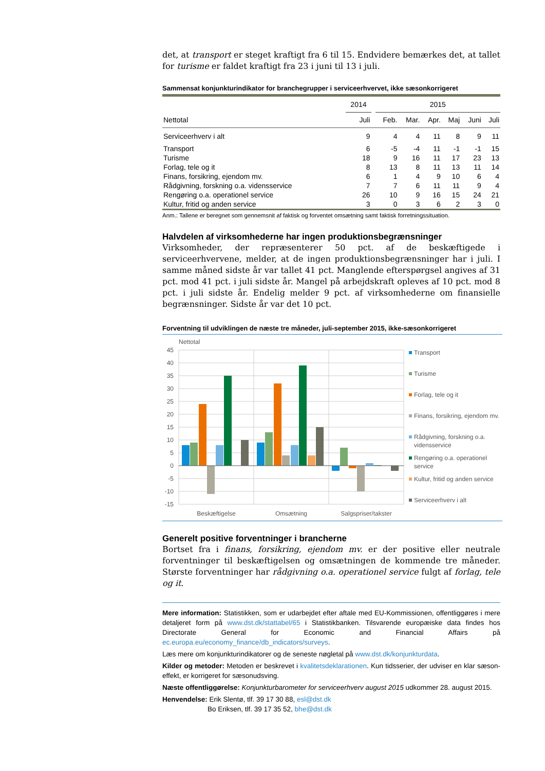det, at transport er steget kraftigt fra 6 til 15. Endvidere bemærkes det, at tallet for turisme er faldet kraftigt fra 23 i juni til 13 i juli.
Sammensat konjunkturindikator for branchegrupper i serviceerhvervet, ikke sæsonkorrigeret
| | 2014 | | 2015 | | | | | |
| --- | --- | --- | --- | --- | --- | --- | --- | --- |
| Nettotal | Juli | | Feb. | Mar. | Apr. | Maj | Juni | Juli |
| Serviceerhverv i alt | 9 | | 4 | 4 | 11 | 8 | 9 | 11 |
| Transport | 6 | | -5 | -4 | 11 | -1 | -1 | 15 |
| Turisme | 18 | | 9 | 16 | 11 | 17 | 23 | 13 |
| Forlag, tele og it | 8 | | 13 | 8 | 11 | 13 | 11 | 14 |
| Finans, forsikring, ejendom mv. | 6 | | 1 | 4 | 9 | 10 | 6 | 4 |
| Rådgivning, forskning o.a. vidensservice | 7 | | 7 | 6 | 11 | 11 | 9 | 4 |
| Rengøring o.a. operationel service | 26 | | 10 | 9 | 16 | 15 | 24 | 21 |
| Kultur, fritid og anden service | 3 | | 0 | 3 | 6 | 2 | 3 | 0 |
Anm.: Tallene er beregnet som gennemsnit af faktisk og forventet omsætning samt faktisk forretningssituation.
Halvdelen af virksomhederne har ingen produktionsbegrænsninger
Virksomheder, der repræsenterer 50 pct. af de beskæftigede i serviceerhvervene, melder, at de ingen produktionsbegrænsninger har i juli. I samme måned sidste år var tallet 41 pct. Manglende efterspørgsel angives af 31 pct. mod 41 pct. i juli sidste år. Mangel på arbejdskraft opleves af 10 pct. mod 8 pct. i juli sidste år. Endelig melder 9 pct. af virksomhederne om finansielle begrænsninger. Sidste år var det 10 pct.
Forventning til udviklingen de næste tre måneder, juli-september 2015, ikke-sæsonkorrigeret
Nettotal
45
40
35
30
25
20
15
10
5
0
-5
-10
-15
Beskæftigelse
Omsætning
Salgspriser/takster
Transport
Turisme
Forlag, tele og it
Finans, forsikring, ejendom mv.
Rådgivning, forskning o.a.
vidensservice
Rengøring o.a. operationel
service
Kultur, fritid og anden service
Serviceerhverv i alt
Generelt positive forventninger i brancherne
Bortset fra i finans, forsikring, ejendom mv. er der positive eller neutrale forventninger til beskæftigelsen og omsætningen de kommende tre måneder. Største forventninger har rådgivning o.a. operationel service fulgt af forlag, tele og it.
Mere information: Statistikken, som er udarbejdet efter aftale med EU-Kommissionen, offentliggøres i mere detaljeret form på www.dst.dk/stattabel/65 i Statistikbanken. Tilsvarende europæiske data findes hos Directorate General for Economic and Financial Affairs på ec.europa.eu/economy_finance/db_indicators/surveys.
Læs mere om konjunkturindikatorer og de seneste nøgletal på www.dst.dk/konjunkturdata.
Kilder og metoder: Metoden er beskrevet i kvalitetsdeklarationen. Kun tidsserier, der udviser en klar sæson-effekt, er korrigeret for sæsonudsving.
Næste offentliggørelse: Konjunkturbarometer for serviceerhverv august 2015 udkommer 28. august 2015.
Henvendelse: Erik Slentø, tlf. 39 17 30 88, esl@dst.dk
Bo Eriksen, tlf. 39 17 35 52, bhe@dst.dk